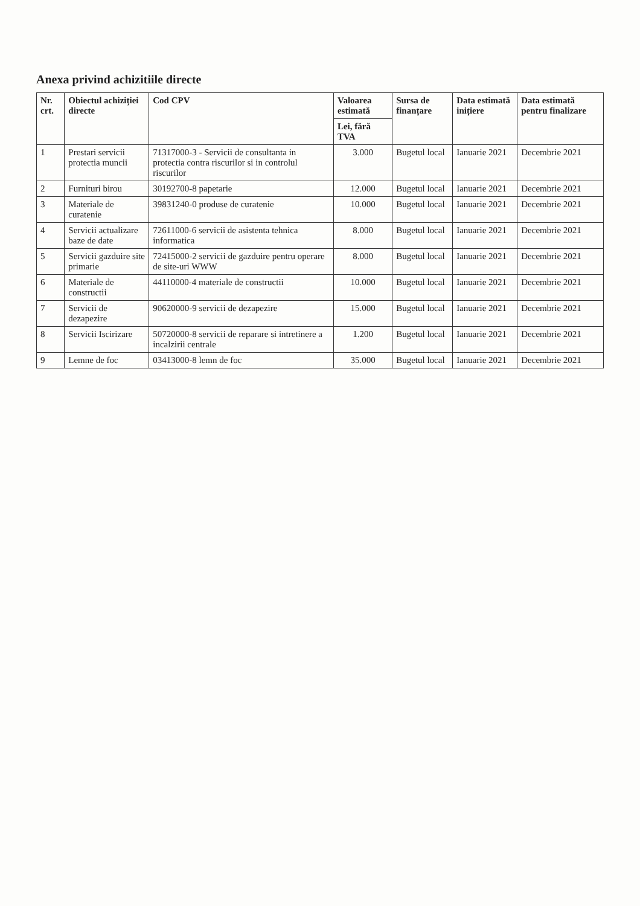Anexa privind achizitiile directe
| Nr. crt. | Obiectul achiziției directe | Cod CPV | Valoarea estimată | Sursa de finanțare | Data estimată inițiere | Data estimată pentru finalizare |
| --- | --- | --- | --- | --- | --- | --- |
| | | | Lei, fără TVA | | | |
| 1 | Prestari servicii protectia muncii | 71317000-3 - Servicii de consultanta in protectia contra riscurilor si in controlul riscurilor | 3.000 | Bugetul local | Ianuarie 2021 | Decembrie 2021 |
| 2 | Furnituri birou | 30192700-8 papetarie | 12.000 | Bugetul local | Ianuarie 2021 | Decembrie 2021 |
| 3 | Materiale de curatenie | 39831240-0 produse de curatenie | 10.000 | Bugetul local | Ianuarie 2021 | Decembrie 2021 |
| 4 | Servicii actualizare baze de date | 72611000-6 servicii de asistenta tehnica informatica | 8.000 | Bugetul local | Ianuarie 2021 | Decembrie 2021 |
| 5 | Servicii gazduire site primarie | 72415000-2 servicii de gazduire pentru operare de site-uri WWW | 8.000 | Bugetul local | Ianuarie 2021 | Decembrie 2021 |
| 6 | Materiale de constructii | 44110000-4 materiale de constructii | 10.000 | Bugetul local | Ianuarie 2021 | Decembrie 2021 |
| 7 | Servicii de dezapezire | 90620000-9 servicii de dezapezire | 15.000 | Bugetul local | Ianuarie 2021 | Decembrie 2021 |
| 8 | Servicii Iscirizare | 50720000-8 servicii de reparare si intretinere a incalzirii centrale | 1.200 | Bugetul local | Ianuarie 2021 | Decembrie 2021 |
| 9 | Lemne de foc | 03413000-8 lemn de foc | 35.000 | Bugetul local | Ianuarie 2021 | Decembrie 2021 |